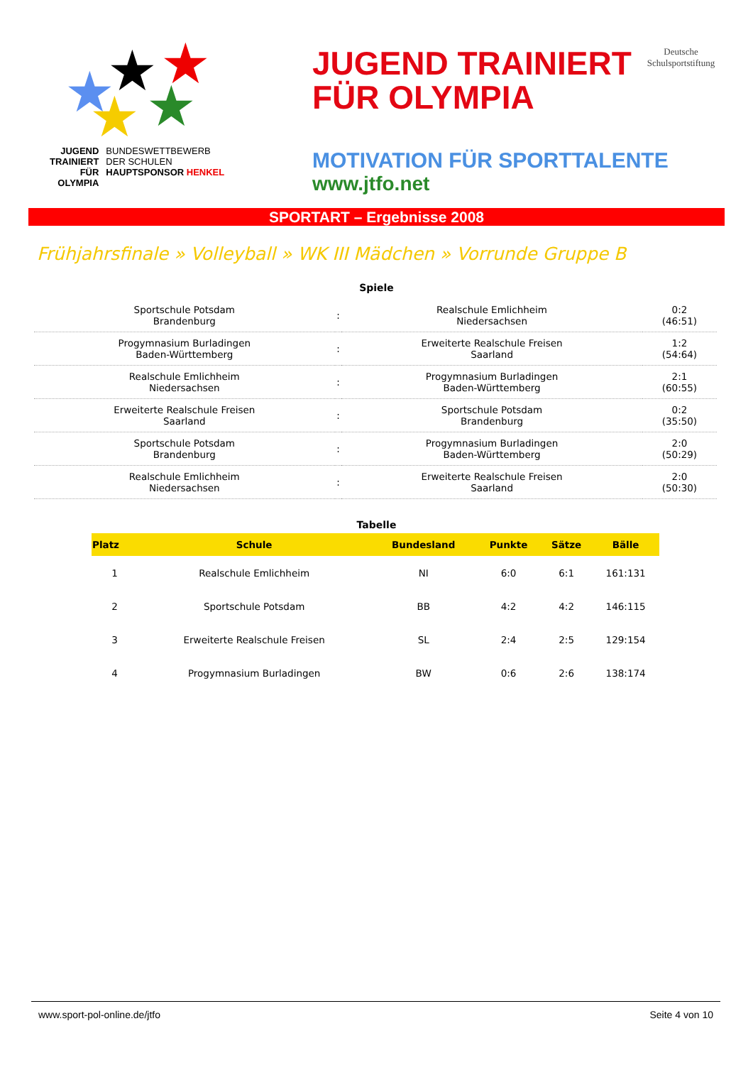★ ★ ★
★ ★
JUGEND
TRAINIERT
FÜR
OLYMPIA
BUNDESWETTBEWERB
DER SCHULEN
HAUPTSPONSOR HENKEL
JUGEND TRAINIERT
FÜR OLYMPIA
Deutsche
Schulsportstiftung
MOTIVATION FÜR SPORTTALENTE
www.jtfo.net
SPORTART – Ergebnisse 2008
Frühjahrsfinale » Volleyball » WK III Mädchen » Vorrunde Gruppe B
Spiele
| Sportschule Potsdam Brandenburg | : | Realschule Emlichheim Niedersachsen | 0:2 (46:51) |
| Progymnasium Burladingen Baden-Württemberg | : | Erweiterte Realschule Freisen Saarland | 1:2 (54:64) |
| Realschule Emlichheim Niedersachsen | : | Progymnasium Burladingen Baden-Württemberg | 2:1 (60:55) |
| Erweiterte Realschule Freisen Saarland | : | Sportschule Potsdam Brandenburg | 0:2 (35:50) |
| Sportschule Potsdam Brandenburg | : | Progymnasium Burladingen Baden-Württemberg | 2:0 (50:29) |
| Realschule Emlichheim Niedersachsen | : | Erweiterte Realschule Freisen Saarland | 2:0 (50:30) |
Tabelle
| Platz | Schule | Bundesland | Punkte | Sätze | Bälle |
| --- | --- | --- | --- | --- | --- |
| 1 | Realschule Emlichheim | NI | 6:0 | 6:1 | 161:131 |
| 2 | Sportschule Potsdam | BB | 4:2 | 4:2 | 146:115 |
| 3 | Erweiterte Realschule Freisen | SL | 2:4 | 2:5 | 129:154 |
| 4 | Progymnasium Burladingen | BW | 0:6 | 2:6 | 138:174 |
www.sport-pol-online.de/jtfo Seite 4 von 10